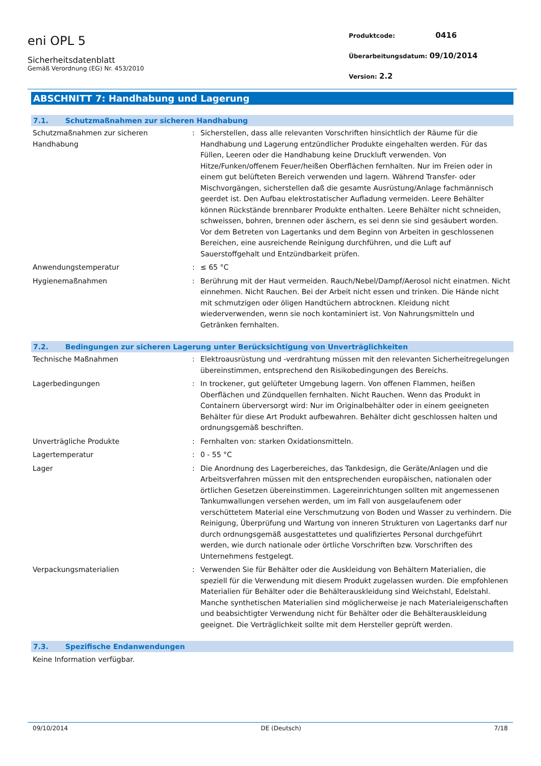eni OPL 5
Sicherheitsdatenblatt
Gemäß Verordnung (EG) Nr. 453/2010
Produktcode: 0416
Überarbeitungsdatum: 09/10/2014
Version: 2.2
ABSCHNITT 7: Handhabung und Lagerung
7.1. Schutzmaßnahmen zur sicheren Handhabung
| Schutzmaßnahmen zur sicheren Handhabung | : | Sicherstellen, dass alle relevanten Vorschriften hinsichtlich der Räume für die Handhabung und Lagerung entzündlicher Produkte eingehalten werden. Für das Füllen, Leeren oder die Handhabung keine Druckluft verwenden. Von Hitze/Funken/offenem Feuer/heißen Oberflächen fernhalten. Nur im Freien oder in einem gut belüfteten Bereich verwenden und lagern. Während Transfer- oder Mischvorgängen, sicherstellen daß die gesamte Ausrüstung/Anlage fachmännisch geerdet ist. Den Aufbau elektrostatischer Aufladung vermeiden. Leere Behälter können Rückstände brennbarer Produkte enthalten. Leere Behälter nicht schneiden, schweissen, bohren, brennen oder äschern, es sei denn sie sind gesäubert worden. Vor dem Betreten von Lagertanks und dem Beginn von Arbeiten in geschlossenen Bereichen, eine ausreichende Reinigung durchführen, und die Luft auf Sauerstoffgehalt und Entzündbarkeit prüfen. |
| Anwendungstemperatur | : | ≤ 65 °C |
| Hygienemaßnahmen | : | Berührung mit der Haut vermeiden. Rauch/Nebel/Dampf/Aerosol nicht einatmen. Nicht einnehmen. Nicht Rauchen. Bei der Arbeit nicht essen und trinken. Die Hände nicht mit schmutzigen oder öligen Handtüchern abtrocknen. Kleidung nicht wiederverwenden, wenn sie noch kontaminiert ist. Von Nahrungsmitteln und Getränken fernhalten. |
7.2. Bedingungen zur sicheren Lagerung unter Berücksichtigung von Unverträglichkeiten
| Technische Maßnahmen | : | Elektroausrüstung und -verdrahtung müssen mit den relevanten Sicherheitregelungen übereinstimmen, entsprechend den Risikobedingungen des Bereichs. |
| Lagerbedingungen | : | In trockener, gut gelüfteter Umgebung lagern. Von offenen Flammen, heißen Oberflächen und Zündquellen fernhalten. Nicht Rauchen. Wenn das Produkt in Containern überversorgt wird: Nur im Originalbehälter oder in einem geeigneten Behälter für diese Art Produkt aufbewahren. Behälter dicht geschlossen halten und ordnungsgemäß beschriften. |
| Unverträgliche Produkte | : | Fernhalten von: starken Oxidationsmitteln. |
| Lagertemperatur | : | 0 - 55 °C |
| Lager | : | Die Anordnung des Lagerbereiches, das Tankdesign, die Geräte/Anlagen und die Arbeitsverfahren müssen mit den entsprechenden europäischen, nationalen oder örtlichen Gesetzen übereinstimmen. Lagereinrichtungen sollten mit angemessenen Tankumwallungen versehen werden, um im Fall von ausgelaufenem oder verschüttetem Material eine Verschmutzung von Boden und Wasser zu verhindern. Die Reinigung, Überprüfung und Wartung von inneren Strukturen von Lagertanks darf nur durch ordnungsgemäß ausgestattetes und qualifiziertes Personal durchgeführt werden, wie durch nationale oder örtliche Vorschriften bzw. Vorschriften des Unternehmens festgelegt. |
| Verpackungsmaterialien | : | Verwenden Sie für Behälter oder die Auskleidung von Behältern Materialien, die speziell für die Verwendung mit diesem Produkt zugelassen wurden. Die empfohlenen Materialien für Behälter oder die Behälterauskleidung sind Weichstahl, Edelstahl. Manche synthetischen Materialien sind möglicherweise je nach Materialeigenschaften und beabsichtigter Verwendung nicht für Behälter oder die Behälterauskleidung geeignet. Die Verträglichkeit sollte mit dem Hersteller geprüft werden. |
7.3. Spezifische Endanwendungen
Keine Information verfügbar.
09/10/2014 DE (Deutsch) 7/18